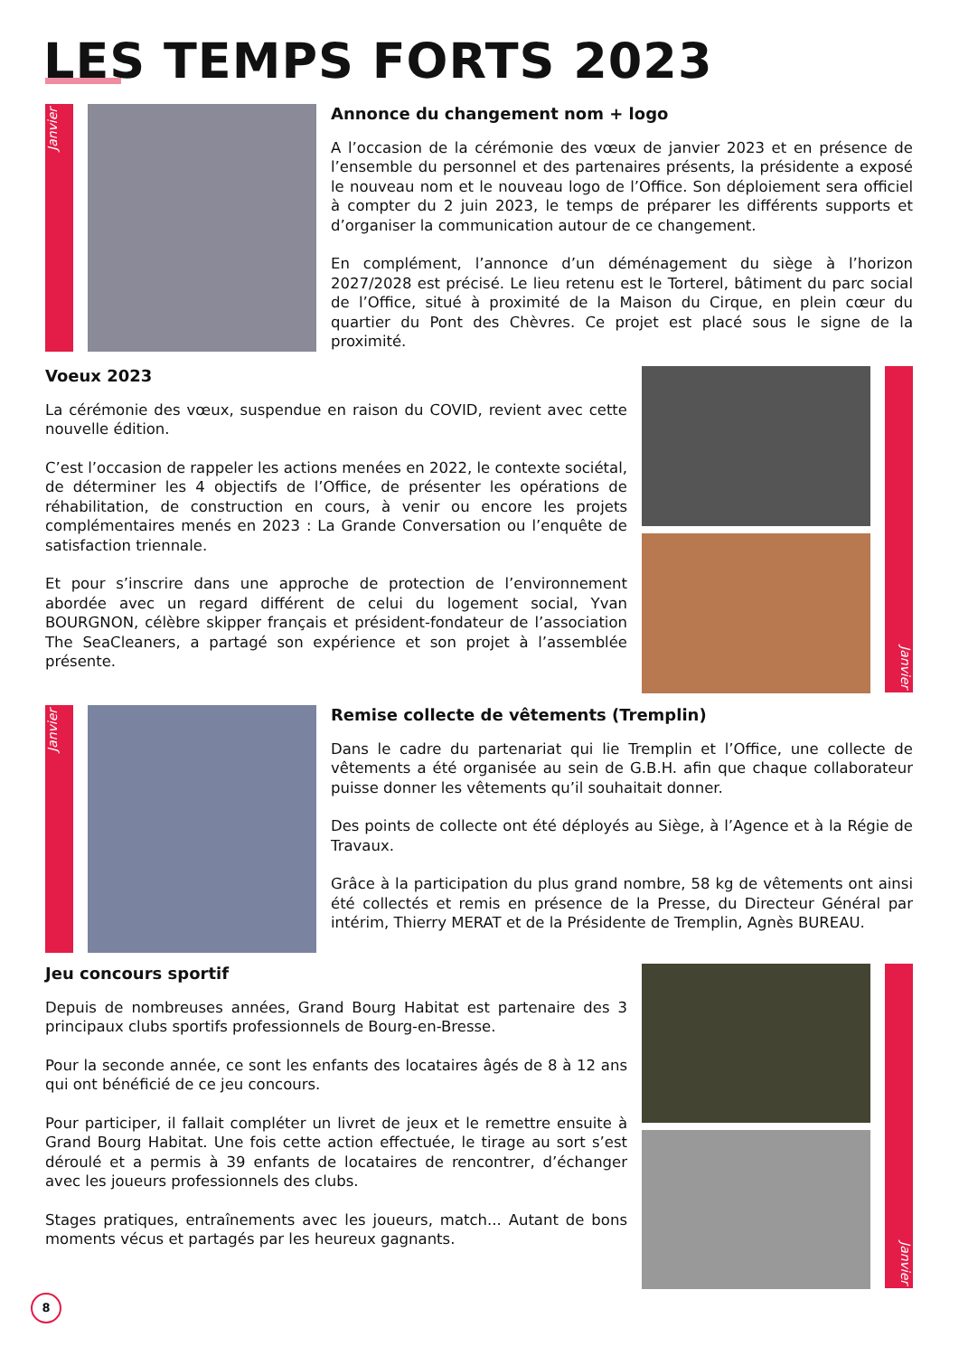LES TEMPS FORTS 2023
Janvier
Annonce du changement nom + logo
A l’occasion de la cérémonie des vœux de janvier 2023 et en présence de l’ensemble du personnel et des partenaires présents, la présidente a exposé le nouveau nom et le nouveau logo de l’Office. Son déploiement sera officiel à compter du 2 juin 2023, le temps de préparer les différents supports et d’organiser la communication autour de ce changement.
En complément, l’annonce d’un déménagement du siège à l’horizon 2027/2028 est précisé. Le lieu retenu est le Torterel, bâtiment du parc social de l’Office, situé à proximité de la Maison du Cirque, en plein cœur du quartier du Pont des Chèvres. Ce projet est placé sous le signe de la proximité.
Voeux 2023
La cérémonie des vœux, suspendue en raison du COVID, revient avec cette nouvelle édition.
C’est l’occasion de rappeler les actions menées en 2022, le contexte sociétal, de déterminer les 4 objectifs de l’Office, de présenter les opérations de réhabilitation, de construction en cours, à venir ou encore les projets complémentaires menés en 2023 : La Grande Conversation ou l’enquête de satisfaction triennale.
Et pour s’inscrire dans une approche de protection de l’environnement abordée avec un regard différent de celui du logement social, Yvan BOURGNON, célèbre skipper français et président-fondateur de l’association The SeaCleaners, a partagé son expérience et son projet à l’assemblée présente.
Janvier
Janvier
Remise collecte de vêtements (Tremplin)
Dans le cadre du partenariat qui lie Tremplin et l’Office, une collecte de vêtements a été organisée au sein de G.B.H. afin que chaque collaborateur puisse donner les vêtements qu’il souhaitait donner.
Des points de collecte ont été déployés au Siège, à l’Agence et à la Régie de Travaux.
Grâce à la participation du plus grand nombre, 58 kg de vêtements ont ainsi été collectés et remis en présence de la Presse, du Directeur Général par intérim, Thierry MERAT et de la Présidente de Tremplin, Agnès BUREAU.
Jeu concours sportif
Depuis de nombreuses années, Grand Bourg Habitat est partenaire des 3 principaux clubs sportifs professionnels de Bourg-en-Bresse.
Pour la seconde année, ce sont les enfants des locataires âgés de 8 à 12 ans qui ont bénéficié de ce jeu concours.
Pour participer, il fallait compléter un livret de jeux et le remettre ensuite à Grand Bourg Habitat. Une fois cette action effectuée, le tirage au sort s’est déroulé et a permis à 39 enfants de locataires de rencontrer, d’échanger avec les joueurs professionnels des clubs.
Stages pratiques, entraînements avec les joueurs, match... Autant de bons moments vécus et partagés par les heureux gagnants.
Janvier
8